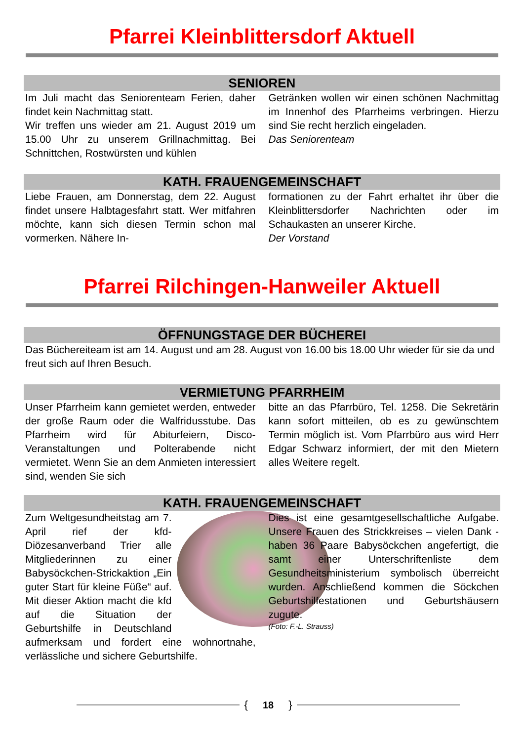Pfarrei Kleinblittersdorf Aktuell
SENIOREN
Im Juli macht das Seniorenteam Ferien, daher findet kein Nachmittag statt.
Wir treffen uns wieder am 21. August 2019 um 15.00 Uhr zu unserem Grillnachmittag. Bei Schnittchen, Rostwürsten und kühlen
Getränken wollen wir einen schönen Nachmittag im Innenhof des Pfarrheims verbringen. Hierzu sind Sie recht herzlich eingeladen.
Das Seniorenteam
KATH. FRAUENGEMEINSCHAFT
Liebe Frauen, am Donnerstag, dem 22. August findet unsere Halbtagesfahrt statt. Wer mitfahren möchte, kann sich diesen Termin schon mal vormerken. Nähere In-
formationen zu der Fahrt erhaltet ihr über die Kleinblittersdorfer Nachrichten oder im Schaukasten an unserer Kirche.
Der Vorstand
Pfarrei Rilchingen-Hanweiler Aktuell
ÖFFNUNGSTAGE DER BÜCHEREI
Das Büchereiteam ist am 14. August und am 28. August von 16.00 bis 18.00 Uhr wieder für sie da und freut sich auf Ihren Besuch.
VERMIETUNG PFARRHEIM
Unser Pfarrheim kann gemietet werden, entweder der große Raum oder die Walfridusstube. Das Pfarrheim wird für Abiturfeiern, Disco-Veranstaltungen und Polterabende nicht vermietet. Wenn Sie an dem Anmieten interessiert sind, wenden Sie sich
bitte an das Pfarrbüro, Tel. 1258. Die Sekretärin kann sofort mitteilen, ob es zu gewünschtem Termin möglich ist. Vom Pfarrbüro aus wird Herr Edgar Schwarz informiert, der mit den Mietern alles Weitere regelt.
KATH. FRAUENGEMEINSCHAFT
Zum Weltgesundheitstag am 7. April rief der kfd-Diözesanverband Trier alle Mitgliederinnen zu einer Babysöckchen-Strickaktion „Ein guter Start für kleine Füße“ auf. Mit dieser Aktion macht die kfd auf die Situation der Geburtshilfe in Deutschland aufmerksam und fordert eine wohnortnahe, verlässliche und sichere Geburtshilfe.
Dies ist eine gesamtgesellschaftliche Aufgabe. Unsere Frauen des Strickkreises – vielen Dank - haben 36 Paare Babysöckchen angefertigt, die samt einer Unterschriftenliste dem Gesundheitsministerium symbolisch überreicht wurden. Anschließend kommen die Söckchen Geburtshilfestationen und Geburtshäusern zugute.
(Foto: F.-L. Strauss)
{ 18 }